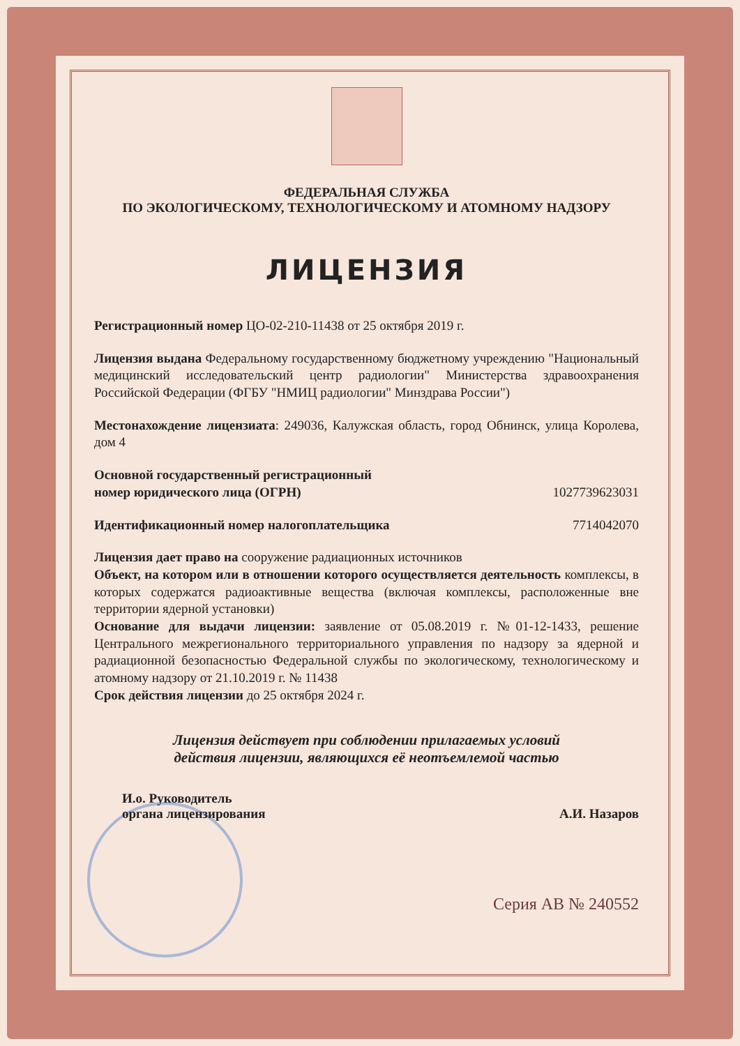ФЕДЕРАЛЬНАЯ СЛУЖБА
ПО ЭКОЛОГИЧЕСКОМУ, ТЕХНОЛОГИЧЕСКОМУ И АТОМНОМУ НАДЗОРУ
ЛИЦЕНЗИЯ
Регистрационный номер ЦО-02-210-11438 от 25 октября 2019 г.
Лицензия выдана Федеральному государственному бюджетному учреждению "Национальный медицинский исследовательский центр радиологии" Министерства здравоохранения Российской Федерации (ФГБУ "НМИЦ радиологии" Минздрава России")
Местонахождение лицензиата: 249036, Калужская область, город Обнинск, улица Королева, дом 4
Основной государственный регистрационный
номер юридического лица (ОГРН)
1027739623031
Идентификационный номер налогоплательщика
7714042070
Лицензия дает право на сооружение радиационных источников
Объект, на котором или в отношении которого осуществляется деятельность комплексы, в которых содержатся радиоактивные вещества (включая комплексы, расположенные вне территории ядерной установки)
Основание для выдачи лицензии: заявление от 05.08.2019 г. №01-12-1433, решение Центрального межрегионального территориального управления по надзору за ядерной и радиационной безопасностью Федеральной службы по экологическому, технологическому и атомному надзору от 21.10.2019 г. № 11438
Срок действия лицензии до 25 октября 2024 г.
Лицензия действует при соблюдении прилагаемых условий
действия лицензии, являющихся её неотъемлемой частью
И.о. Руководитель
органа лицензирования
А.И. Назаров
Серия АВ № 240552